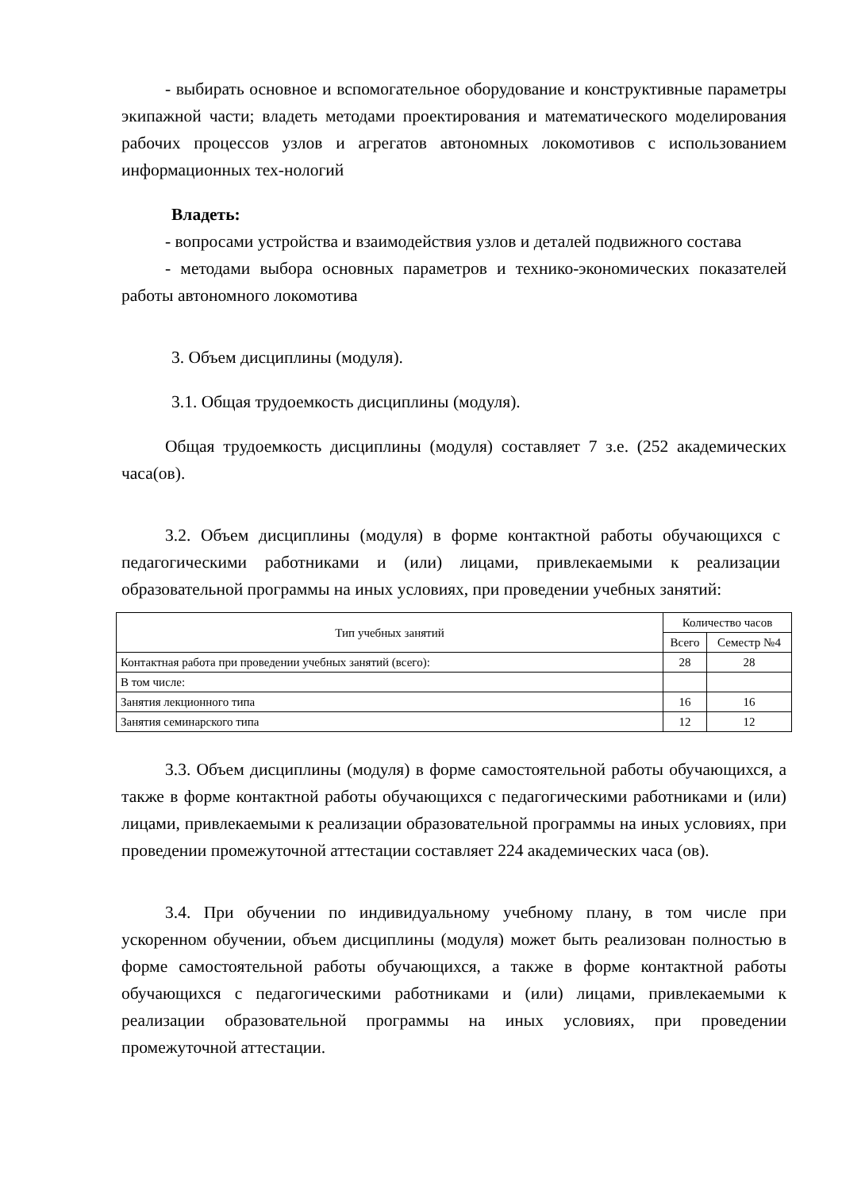- выбирать основное и вспомогательное оборудование и конструктивные параметры экипажной части; владеть методами проектирования и математического моделирования рабочих процессов узлов и агрегатов автономных локомотивов с использованием информационных тех-нологий
Владеть:
- вопросами устройства и взаимодействия узлов и деталей подвижного состава
- методами выбора основных параметров и технико-экономических показателей работы автономного локомотива
3. Объем дисциплины (модуля).
3.1. Общая трудоемкость дисциплины (модуля).
Общая трудоемкость дисциплины (модуля) составляет 7 з.е. (252 академических часа(ов).
3.2. Объем дисциплины (модуля) в форме контактной работы обучающихся с педагогическими работниками и (или) лицами, привлекаемыми к реализации образовательной программы на иных условиях, при проведении учебных занятий:
| Тип учебных занятий | Количество часов | |
| --- | --- | --- |
| | Всего | Семестр №4 |
| Контактная работа при проведении учебных занятий (всего): | 28 | 28 |
| В том числе: | | |
| Занятия лекционного типа | 16 | 16 |
| Занятия семинарского типа | 12 | 12 |
3.3. Объем дисциплины (модуля) в форме самостоятельной работы обучающихся, а также в форме контактной работы обучающихся с педагогическими работниками и (или) лицами, привлекаемыми к реализации образовательной программы на иных условиях, при проведении промежуточной аттестации составляет 224 академических часа (ов).
3.4. При обучении по индивидуальному учебному плану, в том числе при ускоренном обучении, объем дисциплины (модуля) может быть реализован полностью в форме самостоятельной работы обучающихся, а также в форме контактной работы обучающихся с педагогическими работниками и (или) лицами, привлекаемыми к реализации образовательной программы на иных условиях, при проведении промежуточной аттестации.